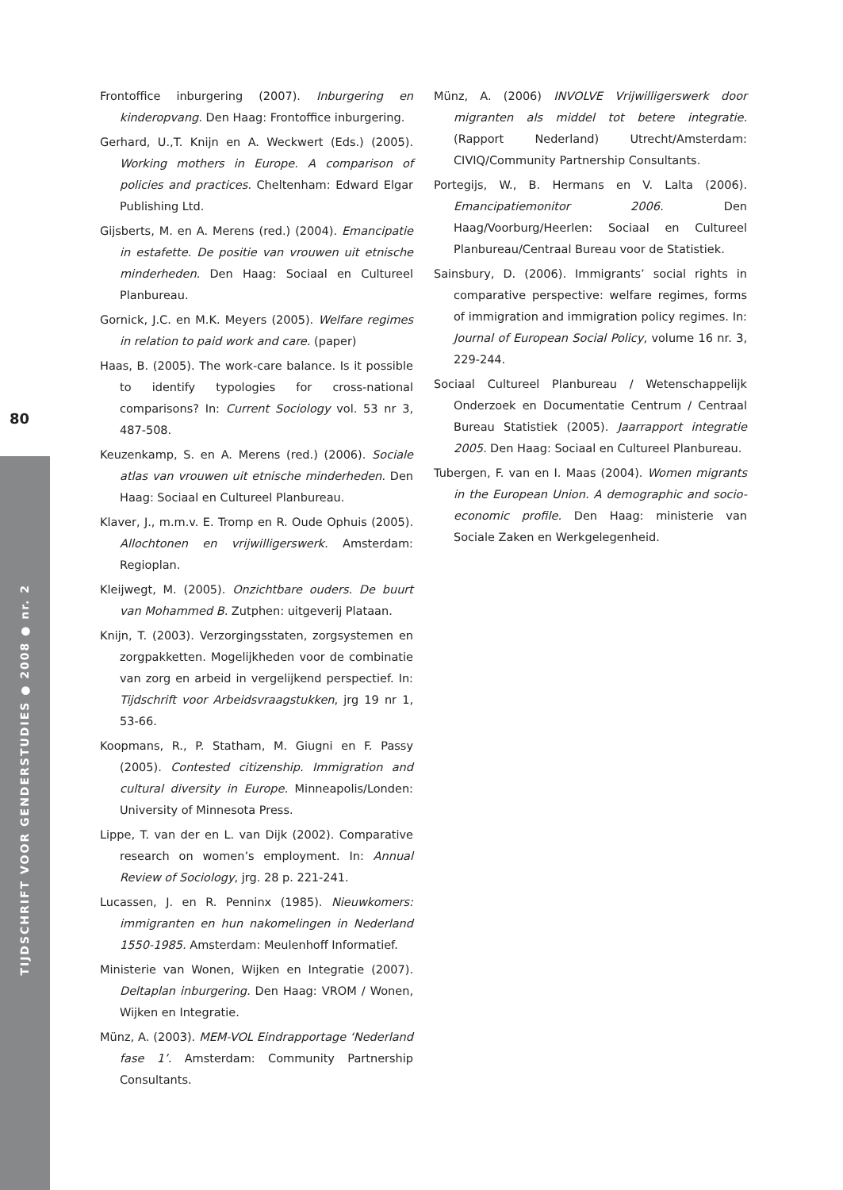80
TIJDSCHRIFT VOOR GENDERSTUDIES ● 2008 ● nr. 2
Frontoffice inburgering (2007). Inburgering en kinderopvang. Den Haag: Frontoffice inburgering.
Gerhard, U.,T. Knijn en A. Weckwert (Eds.) (2005). Working mothers in Europe. A comparison of policies and practices. Cheltenham: Edward Elgar Publishing Ltd.
Gijsberts, M. en A. Merens (red.) (2004). Emancipatie in estafette. De positie van vrouwen uit etnische minderheden. Den Haag: Sociaal en Cultureel Planbureau.
Gornick, J.C. en M.K. Meyers (2005). Welfare regimes in relation to paid work and care. (paper)
Haas, B. (2005). The work-care balance. Is it possible to identify typologies for cross-national comparisons? In: Current Sociology vol. 53 nr 3, 487-508.
Keuzenkamp, S. en A. Merens (red.) (2006). Sociale atlas van vrouwen uit etnische minderheden. Den Haag: Sociaal en Cultureel Planbureau.
Klaver, J., m.m.v. E. Tromp en R. Oude Ophuis (2005). Allochtonen en vrijwilligerswerk. Amsterdam: Regioplan.
Kleijwegt, M. (2005). Onzichtbare ouders. De buurt van Mohammed B. Zutphen: uitgeverij Plataan.
Knijn, T. (2003). Verzorgingsstaten, zorgsystemen en zorgpakketten. Mogelijkheden voor de combinatie van zorg en arbeid in vergelijkend perspectief. In: Tijdschrift voor Arbeidsvraagstukken, jrg 19 nr 1, 53-66.
Koopmans, R., P. Statham, M. Giugni en F. Passy (2005). Contested citizenship. Immigration and cultural diversity in Europe. Minneapolis/Londen: University of Minnesota Press.
Lippe, T. van der en L. van Dijk (2002). Comparative research on women’s employment. In: Annual Review of Sociology, jrg. 28 p. 221-241.
Lucassen, J. en R. Penninx (1985). Nieuwkomers: immigranten en hun nakomelingen in Nederland 1550-1985. Amsterdam: Meulenhoff Informatief.
Ministerie van Wonen, Wijken en Integratie (2007). Deltaplan inburgering. Den Haag: VROM / Wonen, Wijken en Integratie.
Münz, A. (2003). MEM-VOL Eindrapportage ‘Nederland fase 1’. Amsterdam: Community Partnership Consultants.
Münz, A. (2006) INVOLVE Vrijwilligerswerk door migranten als middel tot betere integratie. (Rapport Nederland) Utrecht/Amsterdam: CIVIQ/Community Partnership Consultants.
Portegijs, W., B. Hermans en V. Lalta (2006). Emancipatiemonitor 2006. Den Haag/Voorburg/Heerlen: Sociaal en Cultureel Planbureau/Centraal Bureau voor de Statistiek.
Sainsbury, D. (2006). Immigrants’ social rights in comparative perspective: welfare regimes, forms of immigration and immigration policy regimes. In: Journal of European Social Policy, volume 16 nr. 3, 229-244.
Sociaal Cultureel Planbureau / Wetenschappelijk Onderzoek en Documentatie Centrum / Centraal Bureau Statistiek (2005). Jaarrapport integratie 2005. Den Haag: Sociaal en Cultureel Planbureau.
Tubergen, F. van en I. Maas (2004). Women migrants in the European Union. A demographic and socio-economic profile. Den Haag: ministerie van Sociale Zaken en Werkgelegenheid.